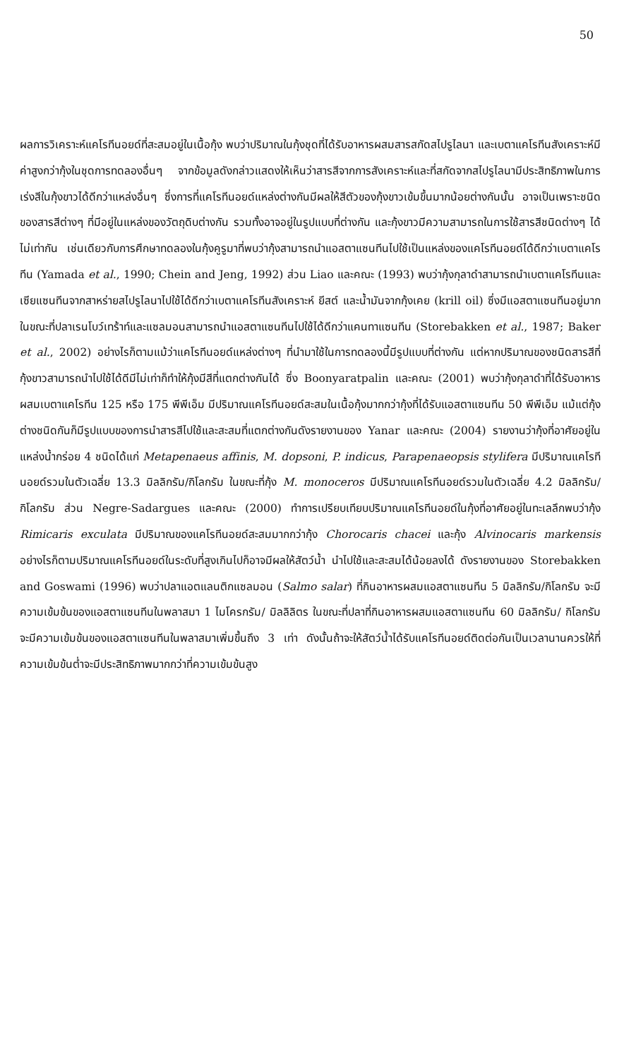50
ผลการวิเคราะห์แคโรทีนอยด์ที่สะสมอยู่ในเนื้อกุ้ง พบว่าปริมาณในกุ้งชุดที่ได้รับอาหารผสมสารสกัดสไปรูไลนา และเบตาแคโรทีนสังเคราะห์มีค่าสูงกว่ากุ้งในชุดการทดลองอื่นๆ จากข้อมูลดังกล่าวแสดงให้เห็นว่าสารสีจากการสังเคราะห์และที่สกัดจากสไปรูไลนามีประสิทธิภาพในการเร่งสีในกุ้งขาวได้ดีกว่าแหล่งอื่นๆ ซึ่งการที่แคโรทีนอยด์แหล่งต่างกันมีผลให้สีตัวของกุ้งขาวเข้มขึ้นมากน้อยต่างกันนั้น อาจเป็นเพราะชนิดของสารสีต่างๆ ที่มีอยู่ในแหล่งของวัตถุดิบต่างกัน รวมทั้งอาจอยู่ในรูปแบบที่ต่างกัน และกุ้งขาวมีความสามารถในการใช้สารสีชนิดต่างๆ ได้ไม่เท่ากัน เช่นเดียวกับการศึกษาทดลองในกุ้งคูรูมาที่พบว่ากุ้งสามารถนำแอสตาแซนทีนไปใช้เป็นแหล่งของแคโรทีนอยด์ได้ดีกว่าเบตาแคโรทีน (Yamada et al., 1990; Chein and Jeng, 1992) ส่วน Liao และคณะ (1993) พบว่ากุ้งกุลาดำสามารถนำเบตาแคโรทีนและเซียแซนทีนจากสาหร่ายสไปรูไลนาไปใช้ได้ดีกว่าเบตาแคโรทีนสังเคราะห์ ยีสต์ และน้ำมันจากกุ้งเคย (krill oil) ซึ่งมีแอสตาแซนทีนอยู่มาก ในขณะที่ปลาเรนโบว์เทร้าท์และแซลมอนสามารถนำแอสตาแซนทีนไปใช้ได้ดีกว่าแคนทาแซนทีน (Storebakken et al., 1987; Baker et al., 2002) อย่างไรก็ตามแม้ว่าแคโรทีนอยด์แหล่งต่างๆ ที่นำมาใช้ในการทดลองนี้มีรูปแบบที่ต่างกัน แต่หากปริมาณของชนิดสารสีที่กุ้งขาวสามารถนำไปใช้ได้ดีมีไม่เท่าก็ทำให้กุ้งมีสีที่แตกต่างกันได้ ซึ่ง Boonyaratpalin และคณะ (2001) พบว่ากุ้งกุลาดำที่ได้รับอาหารผสมเบตาแคโรทีน 125 หรือ 175 พีพีเอ็ม มีปริมาณแคโรทีนอยด์สะสมในเนื้อกุ้งมากกว่ากุ้งที่ได้รับแอสตาแซนทีน 50 พีพีเอ็ม แม้แต่กุ้งต่างชนิดกันก็มีรูปแบบของการนำสารสีไปใช้และสะสมที่แตกต่างกันดังรายงานของ Yanar และคณะ (2004) รายงานว่ากุ้งที่อาศัยอยู่ในแหล่งน้ำกร่อย 4 ชนิดได้แก่ Metapenaeus affinis, M. dopsoni, P. indicus, Parapenaeopsis stylifera มีปริมาณแคโรทีนอยด์รวมในตัวเฉลี่ย 13.3 มิลลิกรัม/กิโลกรัม ในขณะที่กุ้ง M. monoceros มีปริมาณแคโรทีนอยด์รวมในตัวเฉลี่ย 4.2 มิลลิกรัม/กิโลกรัม ส่วน Negre-Sadargues และคณะ (2000) ทำการเปรียบเทียบปริมาณแคโรทีนอยด์ในกุ้งที่อาศัยอยู่ในทะเลลึกพบว่ากุ้ง Rimicaris exculata มีปริมาณของแคโรทีนอยด์สะสมมากกว่ากุ้ง Chorocaris chacei และกุ้ง Alvinocaris markensis อย่างไรก็ตามปริมาณแคโรทีนอยด์ในระดับที่สูงเกินไปก็อาจมีผลให้สัตว์น้ำ นำไปใช้และสะสมได้น้อยลงได้ ดังรายงานของ Storebakken and Goswami (1996) พบว่าปลาแอตแลนติกแซลมอน (Salmo salar) ที่กินอาหารผสมแอสตาแซนทีน 5 มิลลิกรัม/กิโลกรัม จะมีความเข้มข้นของแอสตาแซนทีนในพลาสมา 1 ไมโครกรัม/ มิลลิลิตร ในขณะที่ปลาที่กินอาหารผสมแอสตาแซนทีน 60 มิลลิกรัม/ กิโลกรัม จะมีความเข้มข้นของแอสตาแซนทีนในพลาสมาเพิ่มขึ้นถึง 3 เท่า ดังนั้นถ้าจะให้สัตว์น้ำได้รับแคโรทีนอยด์ติดต่อกันเป็นเวลานานควรให้ที่ความเข้มข้นต่ำจะมีประสิทธิภาพมากกว่าที่ความเข้มข้นสูง